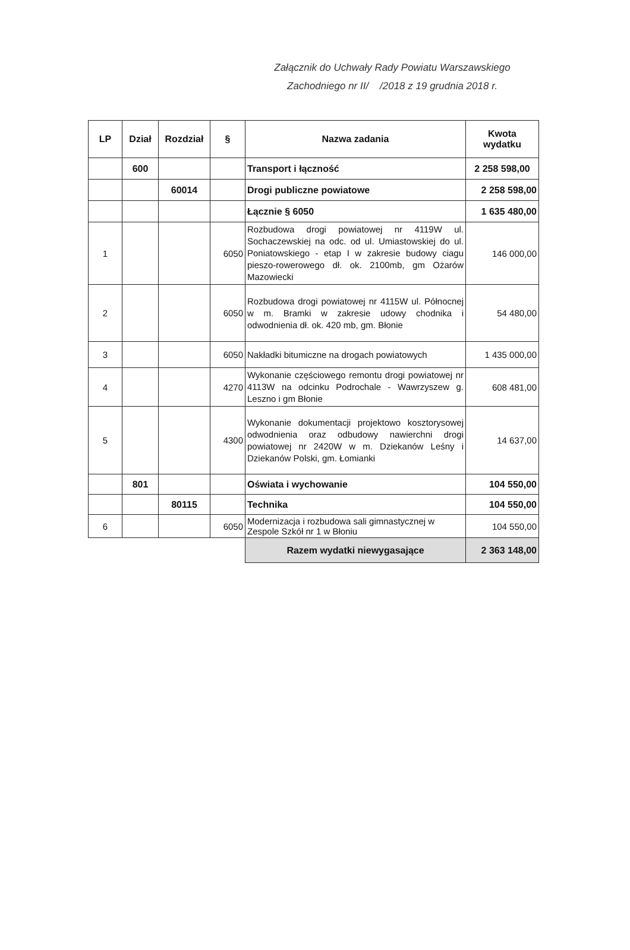Załącznik do Uchwały Rady Powiatu Warszawskiego
Zachodniego nr II/ /2018 z 19 grudnia 2018 r.
| LP | Dział | Rozdział | § | Nazwa zadania | Kwota wydatku |
| --- | --- | --- | --- | --- | --- |
| | 600 | | | Transport i łączność | 2 258 598,00 |
| | | 60014 | | Drogi publiczne powiatowe | 2 258 598,00 |
| | | | | Łącznie § 6050 | 1 635 480,00 |
| 1 | | | 6050 | Rozbudowa drogi powiatowej nr 4119W ul. Sochaczewskiej na odc. od ul. Umiastowskiej do ul. Poniatowskiego - etap I w zakresie budowy ciagu pieszo-rowerowego dł. ok. 2100mb, gm Ożarów Mazowiecki | 146 000,00 |
| 2 | | | 6050 | Rozbudowa drogi powiatowej nr 4115W ul. Północnej w m. Bramki w zakresie udowy chodnika i odwodnienia dł. ok. 420 mb, gm. Błonie | 54 480,00 |
| 3 | | | 6050 | Nakładki bitumiczne na drogach powiatowych | 1 435 000,00 |
| 4 | | | 4270 | Wykonanie częściowego remontu drogi powiatowej nr 4113W na odcinku Podrochale - Wawrzyszew g. Leszno i gm Błonie | 608 481,00 |
| 5 | | | 4300 | Wykonanie dokumentacji projektowo kosztorysowej odwodnienia oraz odbudowy nawierchni drogi powiatowej nr 2420W w m. Dziekanów Leśny i Dziekanów Polski, gm. Łomianki | 14 637,00 |
| | 801 | | | Oświata i wychowanie | 104 550,00 |
| | | 80115 | | Technika | 104 550,00 |
| 6 | | | 6050 | Modernizacja i rozbudowa sali gimnastycznej w Zespole Szkół nr 1 w Błoniu | 104 550,00 |
| | | | | Razem wydatki niewygasające | 2 363 148,00 |